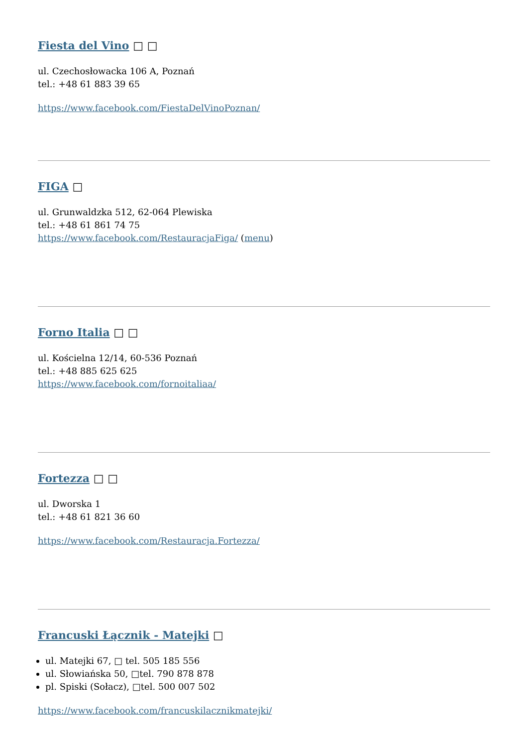Fiesta del Vino □ □
ul. Czechosłowacka 106 A, Poznań
tel.: +48 61 883 39 65
https://www.facebook.com/FiestaDelVinoPoznan/
FIGA □
ul. Grunwaldzka 512, 62-064 Plewiska
tel.: +48 61 861 74 75
https://www.facebook.com/RestauracjaFiga/ (menu)
Forno Italia □ □
ul. Kościelna 12/14, 60-536 Poznań
tel.: +48 885 625 625
https://www.facebook.com/fornoitaliaa/
Fortezza □ □
ul. Dworska 1
tel.: +48 61 821 36 60
https://www.facebook.com/Restauracja.Fortezza/
Francuski Łącznik - Matejki □
ul. Matejki 67, □ tel. 505 185 556
ul. Słowiańska 50, □tel. 790 878 878
pl. Spiski (Sołacz), □tel. 500 007 502
https://www.facebook.com/francuskilacznikmatejki/